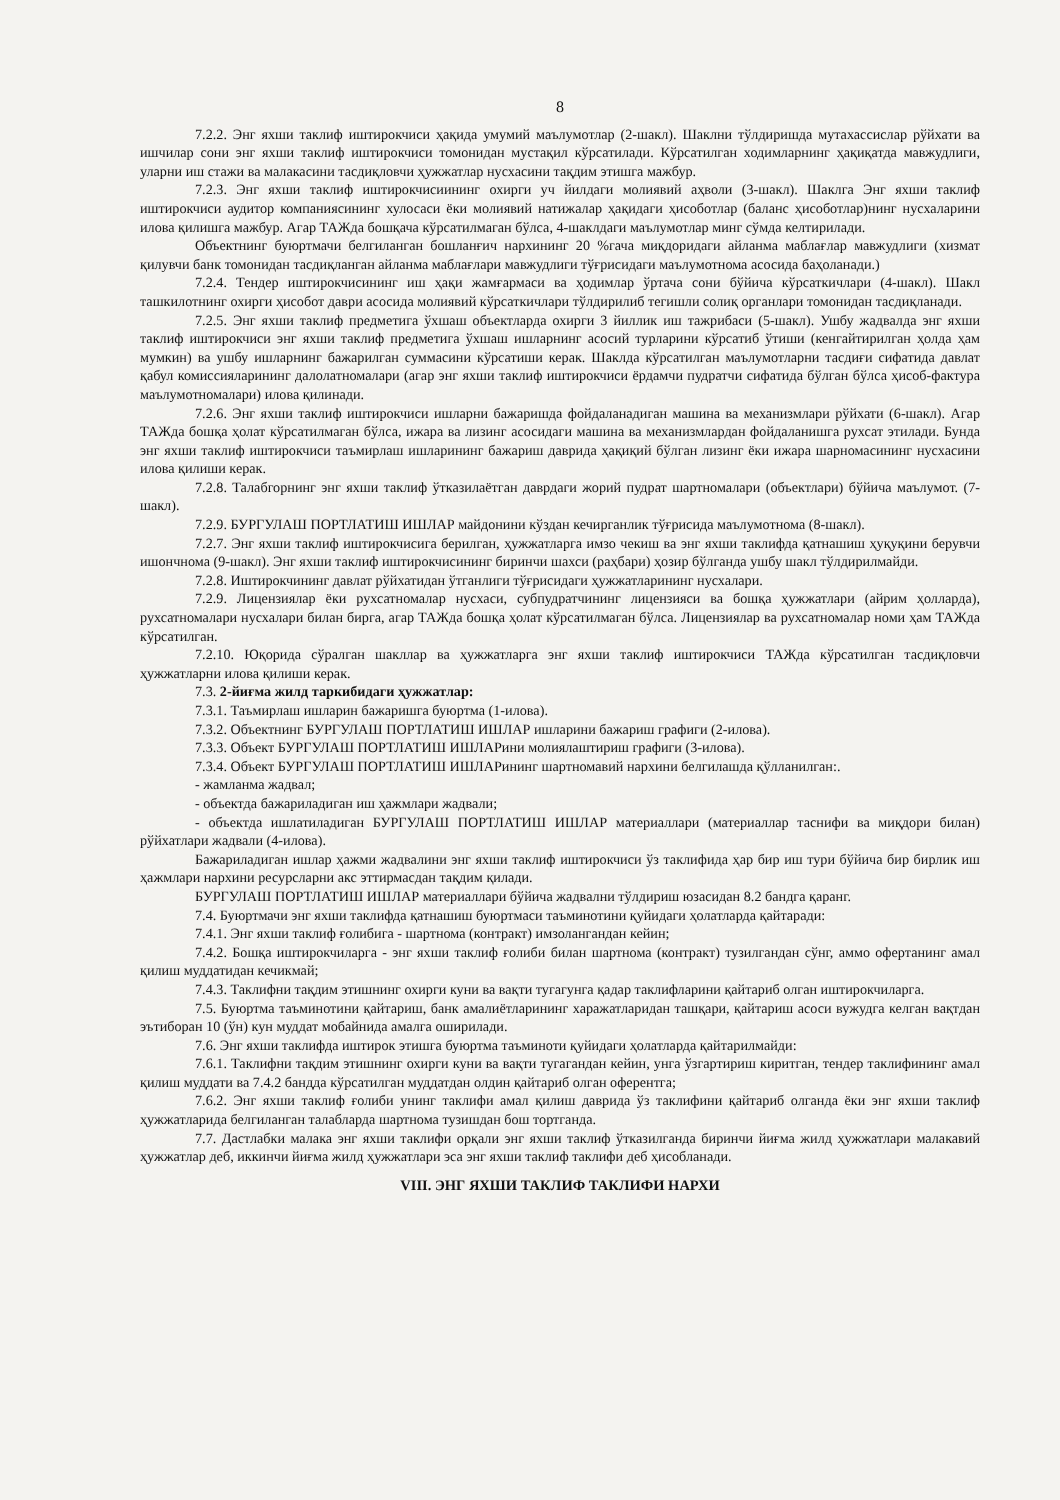8
7.2.2. Энг яхши таклиф иштирокчиси ҳақида умумий маълумотлар (2-шакл). Шаклни тўлдиришда мутахассислар рўйхати ва ишчилар сони энг яхши таклиф иштирокчиси томонидан мустақил кўрсатилади. Кўрсатилган ходимларнинг ҳақиқатда мавжудлиги, уларни иш стажи ва малакасини тасдиқловчи ҳужжатлар нусхасини тақдим этишга мажбур.
7.2.3. Энг яхши таклиф иштирокчисиининг охирги уч йилдаги молиявий аҳволи (3-шакл). Шаклга Энг яхши таклиф иштирокчиси аудитор компаниясининг хулосаси ёки молиявий натижалар ҳақидаги ҳисоботлар (баланс ҳисоботлар)нинг нусхаларини илова қилишга мажбур. Агар ТАЖда бошқача кўрсатилмаган бўлса, 4-шаклдаги маълумотлар минг сўмда келтирилади.
Объектнинг буюртмачи белгиланган бошланғич нархининг 20 %гача миқдоридаги айланма маблағлар мавжудлиги (хизмат қилувчи банк томонидан тасдиқланган айланма маблағлари мавжудлиги тўғрисидаги маълумотнома асосида баҳоланади.)
7.2.4. Тендер иштирокчисининг иш ҳақи жамғармаси ва ҳодимлар ўртача сони бўйича кўрсаткичлари (4-шакл). Шакл ташкилотнинг охирги ҳисобот даври асосида молиявий кўрсаткичлари тўлдирилиб тегишли солиқ органлари томонидан тасдиқланади.
7.2.5. Энг яхши таклиф предметига ўхшаш объектларда охирги 3 йиллик иш тажрибаси (5-шакл). Ушбу жадвалда энг яхши таклиф иштирокчиси энг яхши таклиф предметига ўхшаш ишларнинг асосий турларини кўрсатиб ўтиши (кенгайтирилган ҳолда ҳам мумкин) ва ушбу ишларнинг бажарилган суммасини кўрсатиши керак. Шаклда кўрсатилган маълумотларни тасдиғи сифатида давлат қабул комиссияларининг далолатномалари (агар энг яхши таклиф иштирокчиси ёрдамчи пудратчи сифатида бўлган бўлса ҳисоб-фактура маълумотномалари) илова қилинади.
7.2.6. Энг яхши таклиф иштирокчиси ишларни бажаришда фойдаланадиган машина ва механизмлари рўйхати (6-шакл). Агар ТАЖда бошқа ҳолат кўрсатилмаган бўлса, ижара ва лизинг асосидаги машина ва механизмлардан фойдаланишга рухсат этилади. Бунда энг яхши таклиф иштирокчиси таъмирлаш ишларининг бажариш даврида ҳақиқий бўлган лизинг ёки ижара шарномасининг нусхасини илова қилиши керак.
7.2.8. Талабгорнинг энг яхши таклиф ўтказилаётган даврдаги жорий пудрат шартномалари (объектлари) бўйича маълумот. (7-шакл).
7.2.9. БУРГУЛАШ ПОРТЛАТИШ ИШЛАР майдонини кўздан кечирганлик тўғрисида маълумотнома (8-шакл).
7.2.7. Энг яхши таклиф иштирокчисига берилган, ҳужжатларга имзо чекиш ва энг яхши таклифда қатнашиш ҳуқуқини берувчи ишончнома (9-шакл). Энг яхши таклиф иштирокчисининг биринчи шахси (раҳбари) ҳозир бўлганда ушбу шакл тўлдирилмайди.
7.2.8. Иштирокчининг давлат рўйхатидан ўтганлиги тўғрисидаги ҳужжатларининг нусхалари.
7.2.9. Лицензиялар ёки рухсатномалар нусхаси, субпудратчининг лицензияси ва бошқа ҳужжатлари (айрим ҳолларда), рухсатномалари нусхалари билан бирга, агар ТАЖда бошқа ҳолат кўрсатилмаган бўлса. Лицензиялар ва рухсатномалар номи ҳам ТАЖда кўрсатилган.
7.2.10. Юқорида сўралган шакллар ва ҳужжатларга энг яхши таклиф иштирокчиси ТАЖда кўрсатилган тасдиқловчи ҳужжатларни илова қилиши керак.
7.3. 2-йиғма жилд таркибидаги ҳужжатлар:
7.3.1. Таъмирлаш ишларин бажаришга буюртма (1-илова).
7.3.2. Объектнинг БУРГУЛАШ ПОРТЛАТИШ ИШЛАР ишларини бажариш графиги (2-илова).
7.3.3. Объект БУРГУЛАШ ПОРТЛАТИШ ИШЛАРини молиялаштириш графиги (3-илова).
7.3.4. Объект БУРГУЛАШ ПОРТЛАТИШ ИШЛАРининг шартномавий нархини белгилашда қўлланилган:.
- жамланма жадвал;
- объектда бажариладиган иш ҳажмлари жадвали;
- объектда ишлатиладиган БУРГУЛАШ ПОРТЛАТИШ ИШЛАР материаллари (материаллар таснифи ва миқдори билан) рўйхатлари жадвали (4-илова).
Бажариладиган ишлар ҳажми жадвалини энг яхши таклиф иштирокчиси ўз таклифида ҳар бир иш тури бўйича бир бирлик иш ҳажмлари нархини ресурсларни акс эттирмасдан тақдим қилади.
БУРГУЛАШ ПОРТЛАТИШ ИШЛАР материаллари бўйича жадвални тўлдириш юзасидан 8.2 бандга қаранг.
7.4. Буюртмачи энг яхши таклифда қатнашиш буюртмаси таъминотини қуйидаги ҳолатларда қайтаради:
7.4.1. Энг яхши таклиф ғолибига - шартнома (контракт) имзолангандан кейин;
7.4.2. Бошқа иштирокчиларга - энг яхши таклиф ғолиби билан шартнома (контракт) тузилгандан сўнг, аммо офертанинг амал қилиш муддатидан кечикмай;
7.4.3. Таклифни тақдим этишнинг охирги куни ва вақти тугагунга қадар таклифларини қайтариб олган иштирокчиларга.
7.5. Буюртма таъминотини қайтариш, банк амалиётларининг харажатларидан ташқари, қайтариш асоси вужудга келган вақтдан эътиборан 10 (ўн) кун муддат мобайнида амалга оширилади.
7.6. Энг яхши таклифда иштирок этишга буюртма таъминоти қуйидаги ҳолатларда қайтарилмайди:
7.6.1. Таклифни тақдим этишнинг охирги куни ва вақти тугагандан кейин, унга ўзгартириш киритган, тендер таклифининг амал қилиш муддати ва 7.4.2 бандда кўрсатилган муддатдан олдин қайтариб олган оферентга;
7.6.2. Энг яхши таклиф ғолиби унинг таклифи амал қилиш даврида ўз таклифини қайтариб олганда ёки энг яхши таклиф ҳужжатларида белгиланган талабларда шартнома тузишдан бош тортганда.
7.7. Дастлабки малака энг яхши таклифи орқали энг яхши таклиф ўтказилганда биринчи йиғма жилд ҳужжатлари малакавий ҳужжатлар деб, иккинчи йиғма жилд ҳужжатлари эса энг яхши таклиф таклифи деб ҳисобланади.
VIII. ЭНГ ЯХШИ ТАКЛИФ ТАКЛИФИ НАРХИ